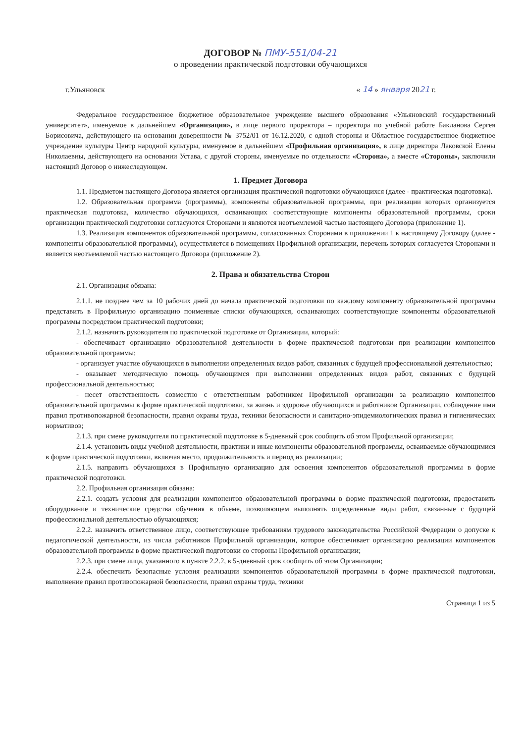ДОГОВОР № ПМУ-551/04-21
о проведении практической подготовки обучающихся
г.Ульяновск « 14 » января 2021 г.
Федеральное государственное бюджетное образовательное учреждение высшего образования «Ульяновский государственный университет», именуемое в дальнейшем «Организация», в лице первого проректора – проректора по учебной работе Бакланова Сергея Борисовича, действующего на основании доверенности № 3752/01 от 16.12.2020, с одной стороны и Областное государственное бюджетное учреждение культуры Центр народной культуры, именуемое в дальнейшем «Профильная организация», в лице директора Лаковской Елены Николаевны, действующего на основании Устава, с другой стороны, именуемые по отдельности «Сторона», а вместе «Стороны», заключили настоящий Договор о нижеследующем.
1. Предмет Договора
1.1. Предметом настоящего Договора является организация практической подготовки обучающихся (далее - практическая подготовка).
1.2. Образовательная программа (программы), компоненты образовательной программы, при реализации которых организуется практическая подготовка, количество обучающихся, осваивающих соответствующие компоненты образовательной программы, сроки организации практической подготовки согласуются Сторонами и являются неотъемлемой частью настоящего Договора (приложение 1).
1.3. Реализация компонентов образовательной программы, согласованных Сторонами в приложении 1 к настоящему Договору (далее - компоненты образовательной программы), осуществляется в помещениях Профильной организации, перечень которых согласуется Сторонами и является неотъемлемой частью настоящего Договора (приложение 2).
2. Права и обязательства Сторон
2.1. Организация обязана:
2.1.1. не позднее чем за 10 рабочих дней до начала практической подготовки по каждому компоненту образовательной программы представить в Профильную организацию поименные списки обучающихся, осваивающих соответствующие компоненты образовательной программы посредством практической подготовки;
2.1.2. назначить руководителя по практической подготовке от Организации, который:
- обеспечивает организацию образовательной деятельности в форме практической подготовки при реализации компонентов образовательной программы;
- организует участие обучающихся в выполнении определенных видов работ, связанных с будущей профессиональной деятельностью;
- оказывает методическую помощь обучающимся при выполнении определенных видов работ, связанных с будущей профессиональной деятельностью;
- несет ответственность совместно с ответственным работником Профильной организации за реализацию компонентов образовательной программы в форме практической подготовки, за жизнь и здоровье обучающихся и работников Организации, соблюдение ими правил противопожарной безопасности, правил охраны труда, техники безопасности и санитарно-эпидемиологических правил и гигиенических нормативов;
2.1.3. при смене руководителя по практической подготовке в 5-дневный срок сообщить об этом Профильной организации;
2.1.4. установить виды учебной деятельности, практики и иные компоненты образовательной программы, осваиваемые обучающимися в форме практической подготовки, включая место, продолжительность и период их реализации;
2.1.5. направить обучающихся в Профильную организацию для освоения компонентов образовательной программы в форме практической подготовки.
2.2. Профильная организация обязана:
2.2.1. создать условия для реализации компонентов образовательной программы в форме практической подготовки, предоставить оборудование и технические средства обучения в объеме, позволяющем выполнять определенные виды работ, связанные с будущей профессиональной деятельностью обучающихся;
2.2.2. назначить ответственное лицо, соответствующее требованиям трудового законодательства Российской Федерации о допуске к педагогической деятельности, из числа работников Профильной организации, которое обеспечивает организацию реализации компонентов образовательной программы в форме практической подготовки со стороны Профильной организации;
2.2.3. при смене лица, указанного в пункте 2.2.2, в 5-дневный срок сообщить об этом Организации;
2.2.4. обеспечить безопасные условия реализации компонентов образовательной программы в форме практической подготовки, выполнение правил противопожарной безопасности, правил охраны труда, техники
Страница 1 из 5